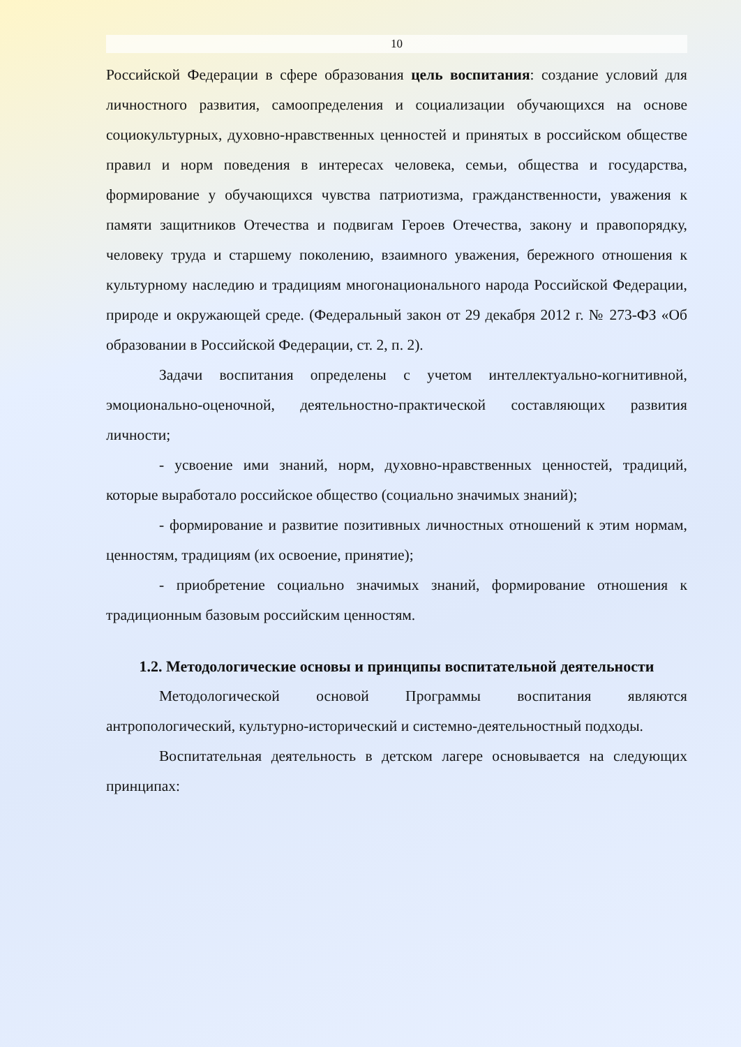10
Российской Федерации в сфере образования цель воспитания: создание условий для личностного развития, самоопределения и социализации обучающихся на основе социокультурных, духовно-нравственных ценностей и принятых в российском обществе правил и норм поведения в интересах человека, семьи, общества и государства, формирование у обучающихся чувства патриотизма, гражданственности, уважения к памяти защитников Отечества и подвигам Героев Отечества, закону и правопорядку, человеку труда и старшему поколению, взаимного уважения, бережного отношения к культурному наследию и традициям многонационального народа Российской Федерации, природе и окружающей среде. (Федеральный закон от 29 декабря 2012 г. № 273-ФЗ «Об образовании в Российской Федерации, ст. 2, п. 2).
Задачи воспитания определены с учетом интеллектуально-когнитивной, эмоционально-оценочной, деятельностно-практической составляющих развития личности;
- усвоение ими знаний, норм, духовно-нравственных ценностей, традиций, которые выработало российское общество (социально значимых знаний);
- формирование и развитие позитивных личностных отношений к этим нормам, ценностям, традициям (их освоение, принятие);
- приобретение социально значимых знаний, формирование отношения к традиционным базовым российским ценностям.
1.2. Методологические основы и принципы воспитательной деятельности
Методологической основой Программы воспитания являются антропологический, культурно-исторический и системно-деятельностный подходы.
Воспитательная деятельность в детском лагере основывается на следующих принципах: